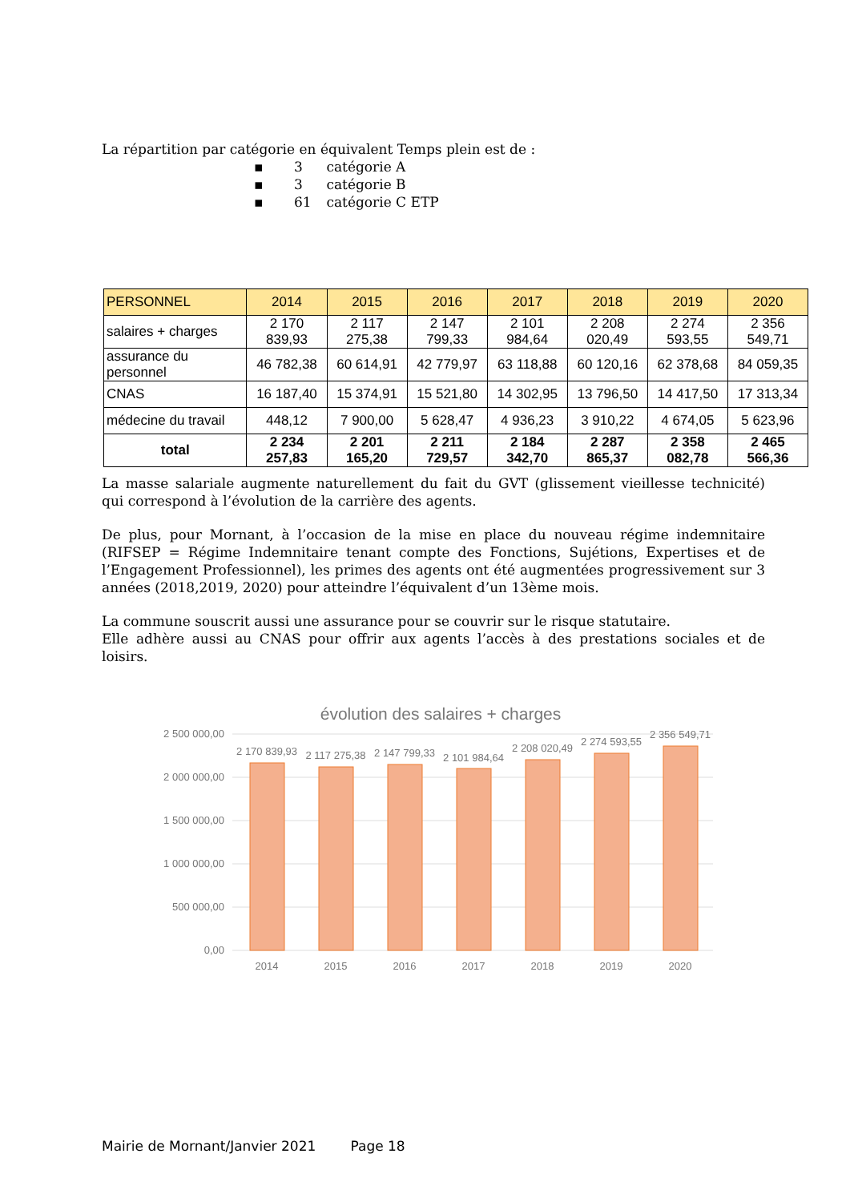La répartition par catégorie en équivalent Temps plein est de :
▪ 3 catégorie A
▪ 3 catégorie B
▪ 61 catégorie C ETP
| PERSONNEL | 2014 | 2015 | 2016 | 2017 | 2018 | 2019 | 2020 |
| --- | --- | --- | --- | --- | --- | --- | --- |
| salaires + charges | 2 170 839,93 | 2 117 275,38 | 2 147 799,33 | 2 101 984,64 | 2 208 020,49 | 2 274 593,55 | 2 356 549,71 |
| assurance du personnel | 46 782,38 | 60 614,91 | 42 779,97 | 63 118,88 | 60 120,16 | 62 378,68 | 84 059,35 |
| CNAS | 16 187,40 | 15 374,91 | 15 521,80 | 14 302,95 | 13 796,50 | 14 417,50 | 17 313,34 |
| médecine du travail | 448,12 | 7 900,00 | 5 628,47 | 4 936,23 | 3 910,22 | 4 674,05 | 5 623,96 |
| total | 2 234 257,83 | 2 201 165,20 | 2 211 729,57 | 2 184 342,70 | 2 287 865,37 | 2 358 082,78 | 2 465 566,36 |
La masse salariale augmente naturellement du fait du GVT (glissement vieillesse technicité) qui correspond à l’évolution de la carrière des agents.
De plus, pour Mornant, à l’occasion de la mise en place du nouveau régime indemnitaire (RIFSEP = Régime Indemnitaire tenant compte des Fonctions, Sujétions, Expertises et de l’Engagement Professionnel), les primes des agents ont été augmentées progressivement sur 3 années (2018,2019, 2020) pour atteindre l’équivalent d’un 13ème mois.
La commune souscrit aussi une assurance pour se couvrir sur le risque statutaire.
Elle adhère aussi au CNAS pour offrir aux agents l’accès à des prestations sociales et de loisirs.
évolution des salaires + charges
2 500 000,00
2 000 000,00
1 500 000,00
1 000 000,00
500 000,00
0,00
2 170 839,93
2 117 275,38
2 147 799,33
2 101 984,64
2 208 020,49
2 274 593,55
2 356 549,71
2014
2015
2016
2017
2018
2019
2020
Mairie de Mornant/Janvier 2021 Page 18